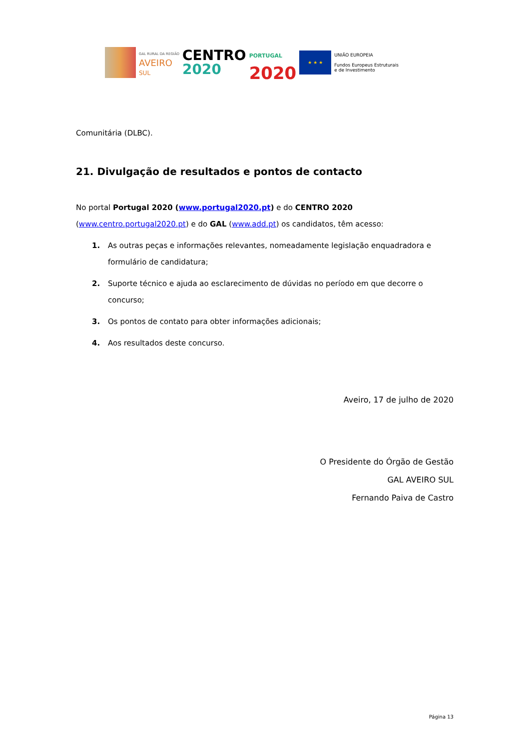GAL RURAL DA REGIÃO
AVEIRO
SUL
CENTRO
2020
PORTUGAL
2020
★ ★ ★
UNIÃO EUROPEIA
Fundos Europeus Estruturais
e de Investimento
Comunitária (DLBC).
21. Divulgação de resultados e pontos de contacto
No portal Portugal 2020 (www.portugal2020.pt) e do CENTRO 2020 (www.centro.portugal2020.pt) e do GAL (www.add.pt) os candidatos, têm acesso:
1. As outras peças e informações relevantes, nomeadamente legislação enquadradora e formulário de candidatura;
2. Suporte técnico e ajuda ao esclarecimento de dúvidas no período em que decorre o concurso;
3. Os pontos de contato para obter informações adicionais;
4. Aos resultados deste concurso.
Aveiro, 17 de julho de 2020
O Presidente do Órgão de Gestão
GAL AVEIRO SUL
Fernando Paiva de Castro
Página 13